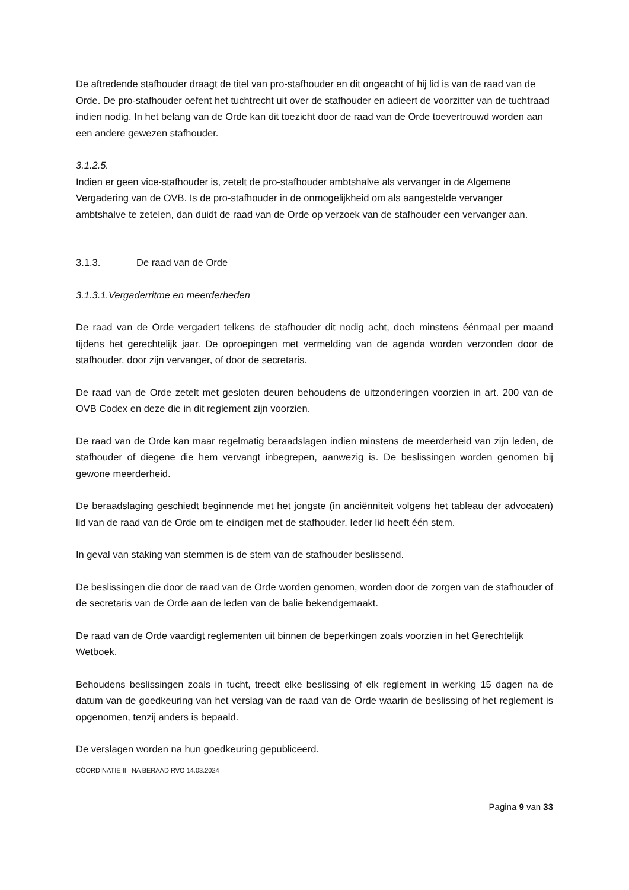De aftredende stafhouder draagt de titel van pro-stafhouder en dit ongeacht of hij lid is van de raad van de Orde. De pro-stafhouder oefent het tuchtrecht uit over de stafhouder en adieert de voorzitter van de tuchtraad indien nodig. In het belang van de Orde kan dit toezicht door de raad van de Orde toevertrouwd worden aan een andere gewezen stafhouder.
3.1.2.5.
Indien er geen vice-stafhouder is, zetelt de pro-stafhouder ambtshalve als vervanger in de Algemene Vergadering van de OVB. Is de pro-stafhouder in de onmogelijkheid om als aangestelde vervanger ambtshalve te zetelen, dan duidt de raad van de Orde op verzoek van de stafhouder een vervanger aan.
3.1.3. De raad van de Orde
3.1.3.1. Vergaderritme en meerderheden
De raad van de Orde vergadert telkens de stafhouder dit nodig acht, doch minstens éénmaal per maand tijdens het gerechtelijk jaar. De oproepingen met vermelding van de agenda worden verzonden door de stafhouder, door zijn vervanger, of door de secretaris.
De raad van de Orde zetelt met gesloten deuren behoudens de uitzonderingen voorzien in art. 200 van de OVB Codex en deze die in dit reglement zijn voorzien.
De raad van de Orde kan maar regelmatig beraadslagen indien minstens de meerderheid van zijn leden, de stafhouder of diegene die hem vervangt inbegrepen, aanwezig is. De beslissingen worden genomen bij gewone meerderheid.
De beraadslaging geschiedt beginnende met het jongste (in anciënniteit volgens het tableau der advocaten) lid van de raad van de Orde om te eindigen met de stafhouder. Ieder lid heeft één stem.
In geval van staking van stemmen is de stem van de stafhouder beslissend.
De beslissingen die door de raad van de Orde worden genomen, worden door de zorgen van de stafhouder of de secretaris van de Orde aan de leden van de balie bekendgemaakt.
De raad van de Orde vaardigt reglementen uit binnen de beperkingen zoals voorzien in het Gerechtelijk Wetboek.
Behoudens beslissingen zoals in tucht, treedt elke beslissing of elk reglement in werking 15 dagen na de datum van de goedkeuring van het verslag van de raad van de Orde waarin de beslissing of het reglement is opgenomen, tenzij anders is bepaald.
De verslagen worden na hun goedkeuring gepubliceerd.
CÖORDINATIE II NA BERAAD RVO 14.03.2024
Pagina 9 van 33